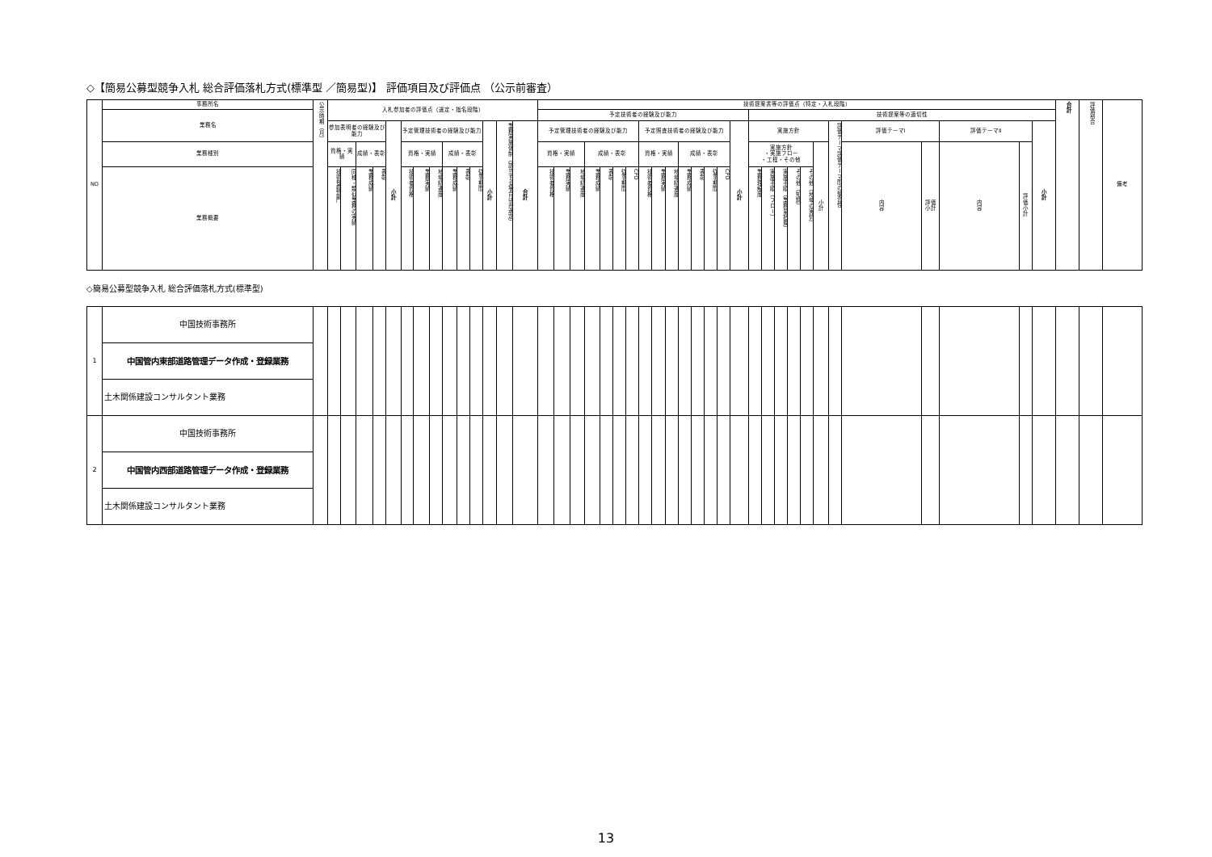◇【簡易公募型競争入札 総合評価落札方式(標準型 ／簡易型)】 評価項目及び評価点 （公示前審査）
| NO | 事務所名 | 公示時期（月） | 入札参加者の評価点（選定・指名段階） | | | | | | | | | | | | | | 技術提案書等の評価点（特定・入札段階） | | | | | | | | | | | | | | | | | | | | | | | | | | | 合計 | 評価割合 | 備考 |
| --- | --- | --- | --- | --- | --- | --- | --- | --- | --- | --- | --- | --- | --- | --- | --- | --- | --- | --- | --- | --- | --- | --- | --- | --- | --- | --- | --- | --- | --- | --- | --- | --- | --- | --- | --- | --- | --- | --- | --- | --- | --- | --- | --- | --- | --- | --- |
| | 業務名 | | | | | | | | | | | | | | | | 予定技術者の経験及び能力 | | | | | | | | | | | | | | | 技術提案等の適切性 | | | | | | | | | | | | | | |
| | | | 参加表明者の経験及び能力 | | | | 小 計 | 予定管理技術者の経験及び能力 | | | | | | 小 計 | 業務実施体制（該当する場合は非選定） | 合 計 | 予定管理技術者の経験及び能力 | | | | | | | 予定照査技術者の経験及び能力 | | | | | | | 小 計 | 実施方針 | | | | | | 評価テーマ評価テーマ間の整合性 | 評価テーマⅠ | | 評価テーマⅡ | | 小 計 | | | |
| | 業務種別 | | 資格・実績 | | 成績・表彰 | | | 資格・実績 | | | 成績・表彰 | | | | | | 資格・実績 | | | 成績・表彰 | | | | 資格・実績 | | | 成績・表彰 | | | | | 実施方針 ・実施フロー ・工程・その他 | | | | | 小 計 | | 内 容 | 評価 小計 | 内 容 | 評 価 小 計 | | | | |
| | 業務概要 | | 技術登録部門 | 同種・類似業務の実績 | 業務成績 | 表彰 | | 技術者資格 | 業務実績 | 地域精通度 | 業務成績 | 表彰 | 従事期間 | | | | 技術者資格 | 業務実績 | 地域精通度 | 業務成績 | 表彰 | 従事期間 | CPD | 技術者資格 | 業務実績 | 地域精通度 | 業務成績 | 表彰 | 従事期間 | CPD | | 業務理解度 | 実施手順（フロー） | 実施手順（業務量把握） | その他（知識） | その他（地域の実情） | | | | | | | | | | |
◇簡易公募型競争入札 総合評価落札方式(標準型)
| 1 | 中国技術事務所 | | | | | | | | | | | | | | | | | | | | | | | | | | | | | | | | | | | | | | | | | | | | | |
| | 中国管内東部道路管理データ作成・登録業務 | | | | | | | | | | | | | | | | | | | | | | | | | | | | | | | | | | | | | | | | | | | | | |
| | 土木関係建設コンサルタント業務 | | | | | | | | | | | | | | | | | | | | | | | | | | | | | | | | | | | | | | | | | | | | | |
| 2 | 中国技術事務所 | | | | | | | | | | | | | | | | | | | | | | | | | | | | | | | | | | | | | | | | | | | | | |
| | 中国管内西部道路管理データ作成・登録業務 | | | | | | | | | | | | | | | | | | | | | | | | | | | | | | | | | | | | | | | | | | | | | |
| | 土木関係建設コンサルタント業務 | | | | | | | | | | | | | | | | | | | | | | | | | | | | | | | | | | | | | | | | | | | | | |
13